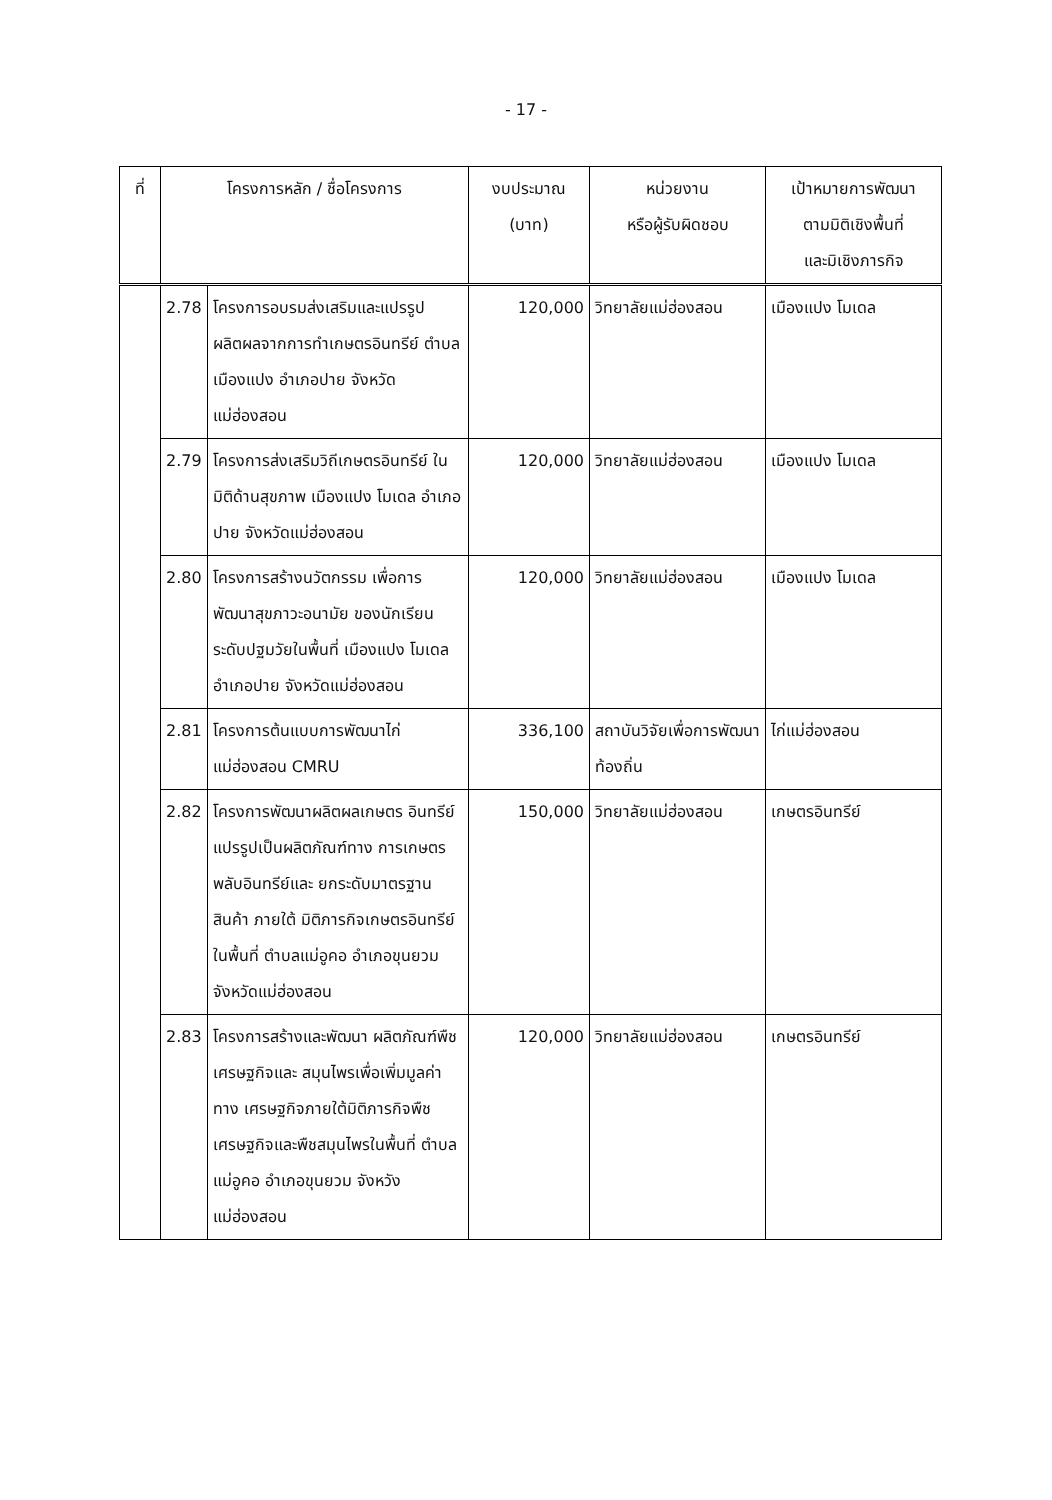- 17 -
| ที่ | โครงการหลัก / ชื่อโครงการ | | งบประมาณ (บาท) | หน่วยงาน หรือผู้รับผิดชอบ | เป้าหมายการพัฒนา ตามมิติเชิงพื้นที่ และมิเชิงภารกิจ |
| --- | --- | --- | --- | --- | --- |
| | 2.78 | โครงการอบรมส่งเสริมและแปรรูปผลิตผลจากการทำเกษตรอินทรีย์ ตำบลเมืองแปง อำเภอปาย จังหวัดแม่ฮ่องสอน | 120,000 | วิทยาลัยแม่ฮ่องสอน | เมืองแปง โมเดล |
| | 2.79 | โครงการส่งเสริมวิถีเกษตรอินทรีย์ ในมิติด้านสุขภาพ เมืองแปง โมเดล อำเภอปาย จังหวัดแม่ฮ่องสอน | 120,000 | วิทยาลัยแม่ฮ่องสอน | เมืองแปง โมเดล |
| | 2.80 | โครงการสร้างนวัตกรรม เพื่อการพัฒนาสุขภาวะอนามัย ของนักเรียนระดับปฐมวัยในพื้นที่ เมืองแปง โมเดล อำเภอปาย จังหวัดแม่ฮ่องสอน | 120,000 | วิทยาลัยแม่ฮ่องสอน | เมืองแปง โมเดล |
| | 2.81 | โครงการต้นแบบการพัฒนาไก่ แม่ฮ่องสอน CMRU | 336,100 | สถาบันวิจัยเพื่อการพัฒนาท้องถิ่น | ไก่แม่ฮ่องสอน |
| | 2.82 | โครงการพัฒนาผลิตผลเกษตร อินทรีย์แปรรูปเป็นผลิตภัณฑ์ทาง การเกษตรพลับอินทรีย์และ ยกระดับมาตรฐานสินค้า ภายใต้ มิติภารกิจเกษตรอินทรีย์ ในพื้นที่ ตำบลแม่อูคอ อำเภอขุนยวม จังหวัดแม่ฮ่องสอน | 150,000 | วิทยาลัยแม่ฮ่องสอน | เกษตรอินทรีย์ |
| | 2.83 | โครงการสร้างและพัฒนา ผลิตภัณฑ์พืชเศรษฐกิจและ สมุนไพรเพื่อเพิ่มมูลค่าทาง เศรษฐกิจภายใต้มิติภารกิจพืช เศรษฐกิจและพืชสมุนไพรในพื้นที่ ตำบลแม่อูคอ อำเภอขุนยวม จังหวังแม่ฮ่องสอน | 120,000 | วิทยาลัยแม่ฮ่องสอน | เกษตรอินทรีย์ |